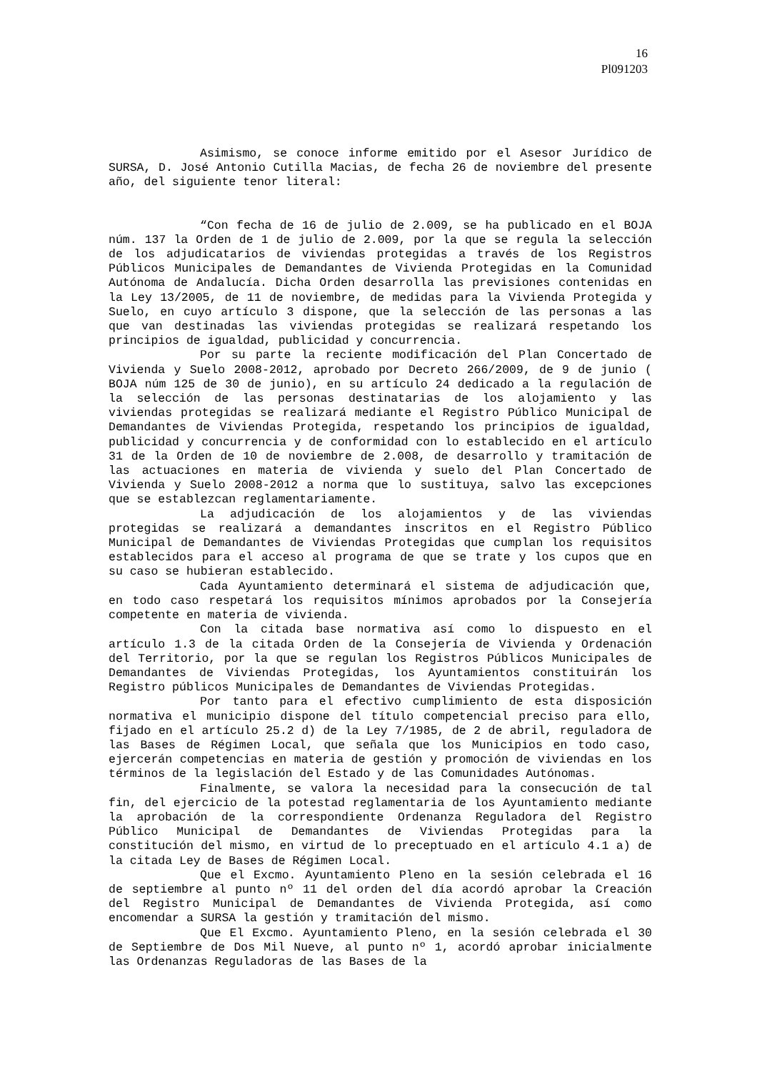16
Pl091203
Asimismo, se conoce informe emitido por el Asesor Jurídico de SURSA, D. José Antonio Cutilla Macias, de fecha 26 de noviembre del presente año, del siguiente tenor literal:
“Con fecha de 16 de julio de 2.009, se ha publicado en el BOJA núm. 137 la Orden de 1 de julio de 2.009, por la que se regula la selección de los adjudicatarios de viviendas protegidas a través de los Registros Públicos Municipales de Demandantes de Vivienda Protegidas en la Comunidad Autónoma de Andalucía. Dicha Orden desarrolla las previsiones contenidas en la Ley 13/2005, de 11 de noviembre, de medidas para la Vivienda Protegida y Suelo, en cuyo artículo 3 dispone, que la selección de las personas a las que van destinadas las viviendas protegidas se realizará respetando los principios de igualdad, publicidad y concurrencia.
Por su parte la reciente modificación del Plan Concertado de Vivienda y Suelo 2008-2012, aprobado por Decreto 266/2009, de 9 de junio ( BOJA núm 125 de 30 de junio), en su artículo 24 dedicado a la regulación de la selección de las personas destinatarias de los alojamiento y las viviendas protegidas se realizará mediante el Registro Público Municipal de Demandantes de Viviendas Protegida, respetando los principios de igualdad, publicidad y concurrencia y de conformidad con lo establecido en el artículo 31 de la Orden de 10 de noviembre de 2.008, de desarrollo y tramitación de las actuaciones en materia de vivienda y suelo del Plan Concertado de Vivienda y Suelo 2008-2012 a norma que lo sustituya, salvo las excepciones que se establezcan reglamentariamente.
La adjudicación de los alojamientos y de las viviendas protegidas se realizará a demandantes inscritos en el Registro Público Municipal de Demandantes de Viviendas Protegidas que cumplan los requisitos establecidos para el acceso al programa de que se trate y los cupos que en su caso se hubieran establecido.
Cada Ayuntamiento determinará el sistema de adjudicación que, en todo caso respetará los requisitos mínimos aprobados por la Consejería competente en materia de vivienda.
Con la citada base normativa así como lo dispuesto en el artículo 1.3 de la citada Orden de la Consejería de Vivienda y Ordenación del Territorio, por la que se regulan los Registros Públicos Municipales de Demandantes de Viviendas Protegidas, los Ayuntamientos constituirán los Registro públicos Municipales de Demandantes de Viviendas Protegidas.
Por tanto para el efectivo cumplimiento de esta disposición normativa el municipio dispone del título competencial preciso para ello, fijado en el artículo 25.2 d) de la Ley 7/1985, de 2 de abril, reguladora de las Bases de Régimen Local, que señala que los Municipios en todo caso, ejercerán competencias en materia de gestión y promoción de viviendas en los términos de la legislación del Estado y de las Comunidades Autónomas.
Finalmente, se valora la necesidad para la consecución de tal fin, del ejercicio de la potestad reglamentaria de los Ayuntamiento mediante la aprobación de la correspondiente Ordenanza Reguladora del Registro Público Municipal de Demandantes de Viviendas Protegidas para la constitución del mismo, en virtud de lo preceptuado en el artículo 4.1 a) de la citada Ley de Bases de Régimen Local.
Que el Excmo. Ayuntamiento Pleno en la sesión celebrada el 16 de septiembre al punto nº 11 del orden del día acordó aprobar la Creación del Registro Municipal de Demandantes de Vivienda Protegida, así como encomendar a SURSA la gestión y tramitación del mismo.
Que El Excmo. Ayuntamiento Pleno, en la sesión celebrada el 30 de Septiembre de Dos Mil Nueve, al punto nº 1, acordó aprobar inicialmente las Ordenanzas Reguladoras de las Bases de la